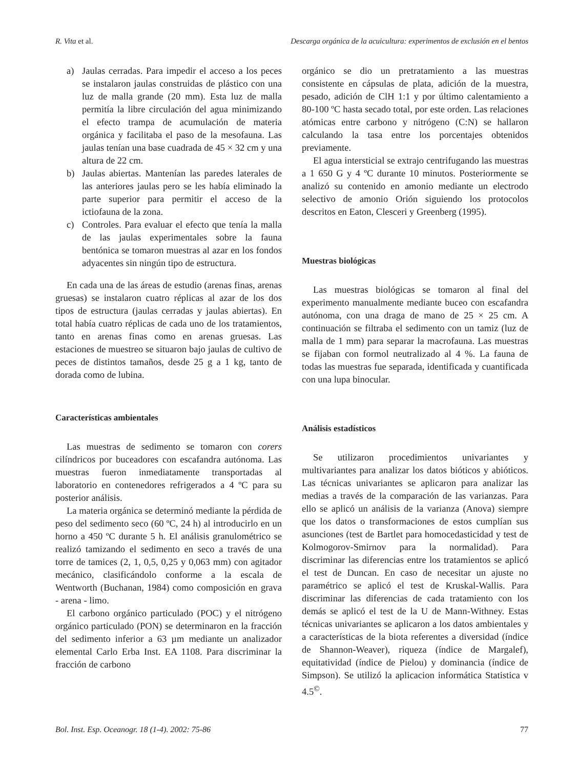R. Vita et al. Descarga orgánica de la acuicultura: experimentos de exclusión en el bentos
a) Jaulas cerradas. Para impedir el acceso a los peces se instalaron jaulas construidas de plástico con una luz de malla grande (20 mm). Esta luz de malla permitía la libre circulación del agua minimizando el efecto trampa de acumulación de materia orgánica y facilitaba el paso de la mesofauna. Las jaulas tenían una base cuadrada de 45 × 32 cm y una altura de 22 cm.
b) Jaulas abiertas. Mantenían las paredes laterales de las anteriores jaulas pero se les había eliminado la parte superior para permitir el acceso de la ictiofauna de la zona.
c) Controles. Para evaluar el efecto que tenía la malla de las jaulas experimentales sobre la fauna bentónica se tomaron muestras al azar en los fondos adyacentes sin ningún tipo de estructura.
En cada una de las áreas de estudio (arenas finas, arenas gruesas) se instalaron cuatro réplicas al azar de los dos tipos de estructura (jaulas cerradas y jaulas abiertas). En total había cuatro réplicas de cada uno de los tratamientos, tanto en arenas finas como en arenas gruesas. Las estaciones de muestreo se situaron bajo jaulas de cultivo de peces de distintos tamaños, desde 25 g a 1 kg, tanto de dorada como de lubina.
Características ambientales
Las muestras de sedimento se tomaron con corers cilíndricos por buceadores con escafandra autónoma. Las muestras fueron inmediatamente transportadas al laboratorio en contenedores refrigerados a 4 ºC para su posterior análisis.
La materia orgánica se determinó mediante la pérdida de peso del sedimento seco (60 ºC, 24 h) al introducirlo en un horno a 450 ºC durante 5 h. El análisis granulométrico se realizó tamizando el sedimento en seco a través de una torre de tamices (2, 1, 0,5, 0,25 y 0,063 mm) con agitador mecánico, clasificándolo conforme a la escala de Wentworth (Buchanan, 1984) como composición en grava - arena - limo.
El carbono orgánico particulado (POC) y el nitrógeno orgánico particulado (PON) se determinaron en la fracción del sedimento inferior a 63 µm mediante un analizador elemental Carlo Erba Inst. EA 1108. Para discriminar la fracción de carbono
orgánico se dio un pretratamiento a las muestras consistente en cápsulas de plata, adición de la muestra, pesado, adición de ClH 1:1 y por último calentamiento a 80-100 ºC hasta secado total, por este orden. Las relaciones atómicas entre carbono y nitrógeno (C:N) se hallaron calculando la tasa entre los porcentajes obtenidos previamente.
El agua intersticial se extrajo centrifugando las muestras a 1 650 G y 4 ºC durante 10 minutos. Posteriormente se analizó su contenido en amonio mediante un electrodo selectivo de amonio Orión siguiendo los protocolos descritos en Eaton, Clesceri y Greenberg (1995).
Muestras biológicas
Las muestras biológicas se tomaron al final del experimento manualmente mediante buceo con escafandra autónoma, con una draga de mano de 25 × 25 cm. A continuación se filtraba el sedimento con un tamiz (luz de malla de 1 mm) para separar la macrofauna. Las muestras se fijaban con formol neutralizado al 4 %. La fauna de todas las muestras fue separada, identificada y cuantificada con una lupa binocular.
Análisis estadísticos
Se utilizaron procedimientos univariantes y multivariantes para analizar los datos bióticos y abióticos. Las técnicas univariantes se aplicaron para analizar las medias a través de la comparación de las varianzas. Para ello se aplicó un análisis de la varianza (Anova) siempre que los datos o transformaciones de estos cumplían sus asunciones (test de Bartlet para homocedasticidad y test de Kolmogorov-Smirnov para la normalidad). Para discriminar las diferencias entre los tratamientos se aplicó el test de Duncan. En caso de necesitar un ajuste no paramétrico se aplicó el test de Kruskal-Wallis. Para discriminar las diferencias de cada tratamiento con los demás se aplicó el test de la U de Mann-Withney. Estas técnicas univariantes se aplicaron a los datos ambientales y a características de la biota referentes a diversidad (índice de Shannon-Weaver), riqueza (índice de Margalef), equitatividad (índice de Pielou) y dominancia (índice de Simpson). Se utilizó la aplicacion informática Statistica v 4.5<sup>©</sup>.
Bol. Inst. Esp. Oceanogr. 18 (1-4). 2002: 75-86
77